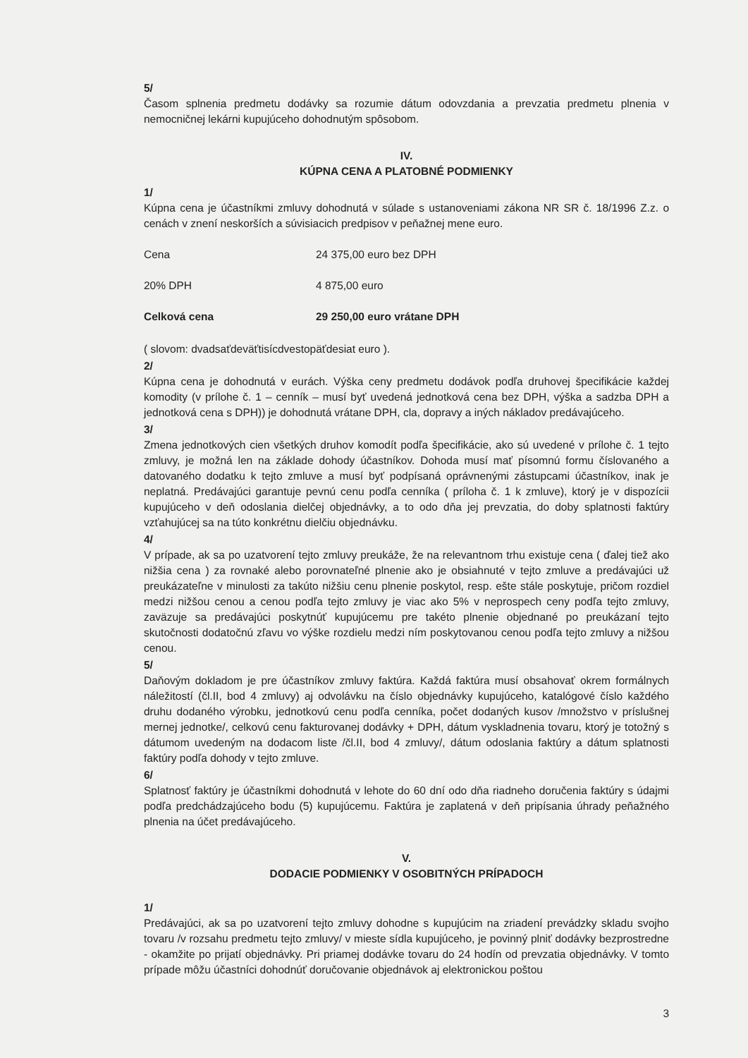5/
Časom splnenia predmetu dodávky sa rozumie dátum odovzdania a prevzatia predmetu plnenia v nemocničnej lekárni kupujúceho dohodnutým spôsobom.
IV.
KÚPNA CENA A PLATOBNÉ PODMIENKY
1/
Kúpna cena je účastníkmi zmluvy dohodnutá v súlade s ustanoveniami zákona NR SR č. 18/1996 Z.z. o cenách v znení neskorších a súvisiacich predpisov v peňažnej mene euro.
Cena 24 375,00 euro bez DPH
20% DPH 4 875,00 euro
Celková cena 29 250,00 euro vrátane DPH
( slovom: dvadsaťdeväťtisícdvestopäťdesiat euro ).
2/
Kúpna cena je dohodnutá v eurách. Výška ceny predmetu dodávok podľa druhovej špecifikácie každej komodity (v prílohe č. 1 – cenník – musí byť uvedená jednotková cena bez DPH, výška a sadzba DPH a jednotková cena s DPH)) je dohodnutá vrátane DPH, cla, dopravy a iných nákladov predávajúceho.
3/
Zmena jednotkových cien všetkých druhov komodít podľa špecifikácie, ako sú uvedené v prílohe č. 1 tejto zmluvy, je možná len na základe dohody účastníkov. Dohoda musí mať písomnú formu číslovaného a datovaného dodatku k tejto zmluve a musí byť podpísaná oprávnenými zástupcami účastníkov, inak je neplatná. Predávajúci garantuje pevnú cenu podľa cenníka ( príloha č. 1 k zmluve), ktorý je v dispozícii kupujúceho v deň odoslania dielčej objednávky, a to odo dňa jej prevzatia, do doby splatnosti faktúry vzťahujúcej sa na túto konkrétnu dielčiu objednávku.
4/
V prípade, ak sa po uzatvorení tejto zmluvy preukáže, že na relevantnom trhu existuje cena ( ďalej tiež ako nižšia cena ) za rovnaké alebo porovnateľné plnenie ako je obsiahnuté v tejto zmluve a predávajúci už preukázateľne v minulosti za takúto nižšiu cenu plnenie poskytol, resp. ešte stále poskytuje, pričom rozdiel medzi nižšou cenou a cenou podľa tejto zmluvy je viac ako 5% v neprospech ceny podľa tejto zmluvy, zaväzuje sa predávajúci poskytnúť kupujúcemu pre takéto plnenie objednané po preukázaní tejto skutočnosti dodatočnú zľavu vo výške rozdielu medzi ním poskytovanou cenou podľa tejto zmluvy a nižšou cenou.
5/
Daňovým dokladom je pre účastníkov zmluvy faktúra. Každá faktúra musí obsahovať okrem formálnych náležitostí (čl.II, bod 4 zmluvy) aj odvolávku na číslo objednávky kupujúceho, katalógové číslo každého druhu dodaného výrobku, jednotkovú cenu podľa cenníka, počet dodaných kusov /množstvo v príslušnej mernej jednotke/, celkovú cenu fakturovanej dodávky + DPH, dátum vyskladnenia tovaru, ktorý je totožný s dátumom uvedeným na dodacom liste /čl.II, bod 4 zmluvy/, dátum odoslania faktúry a dátum splatnosti faktúry podľa dohody v tejto zmluve.
6/
Splatnosť faktúry je účastníkmi dohodnutá v lehote do 60 dní odo dňa riadneho doručenia faktúry s údajmi podľa predchádzajúceho bodu (5) kupujúcemu. Faktúra je zaplatená v deň pripísania úhrady peňažného plnenia na účet predávajúceho.
V.
DODACIE PODMIENKY V OSOBITNÝCH PRÍPADOCH
1/
Predávajúci, ak sa po uzatvorení tejto zmluvy dohodne s kupujúcim na zriadení prevádzky skladu svojho tovaru /v rozsahu predmetu tejto zmluvy/ v mieste sídla kupujúceho, je povinný plniť dodávky bezprostredne - okamžite po prijatí objednávky. Pri priamej dodávke tovaru do 24 hodín od prevzatia objednávky. V tomto prípade môžu účastníci dohodnúť doručovanie objednávok aj elektronickou poštou
3